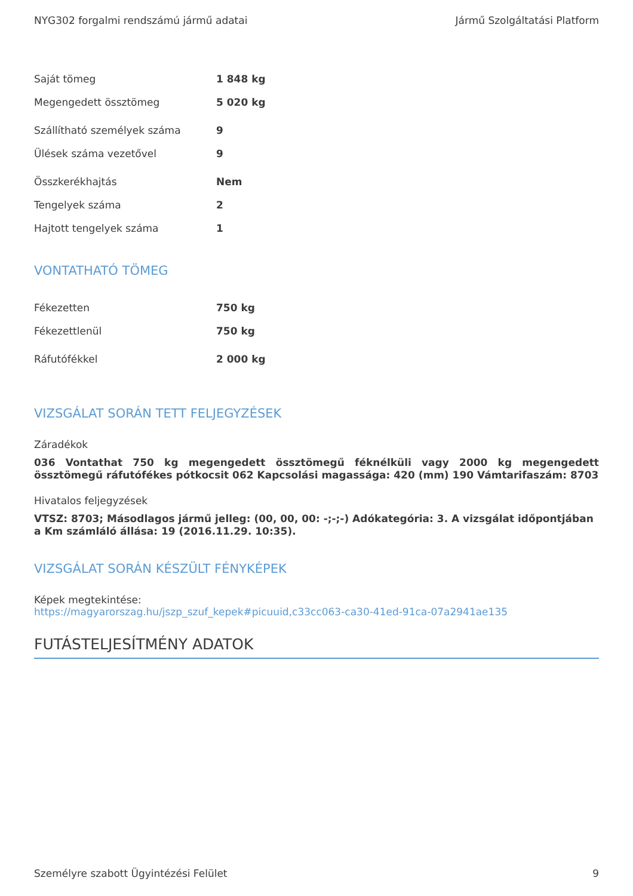NYG302 forgalmi rendszámú jármű adatai Jármű Szolgáltatási Platform
| Saját tömeg | 1 848 kg |
| Megengedett össztömeg | 5 020 kg |
| Szállítható személyek száma | 9 |
| Ülések száma vezetővel | 9 |
| Összkerékhajtás | Nem |
| Tengelyek száma | 2 |
| Hajtott tengelyek száma | 1 |
VONTATHATÓ TÖMEG
| Fékezetten | 750 kg |
| Fékezettlenül | 750 kg |
| Ráfutófékkel | 2 000 kg |
VIZSGÁLAT SORÁN TETT FELJEGYZÉSEK
Záradékok
036 Vontathat 750 kg megengedett össztömegű féknélküli vagy 2000 kg megengedett össztömegű ráfutófékes pótkocsit 062 Kapcsolási magassága: 420 (mm) 190 Vámtarifaszám: 8703
Hivatalos feljegyzések
VTSZ: 8703; Másodlagos jármű jelleg: (00, 00, 00: -;-;-) Adókategória: 3. A vizsgálat időpontjában a Km számláló állása: 19 (2016.11.29. 10:35).
VIZSGÁLAT SORÁN KÉSZÜLT FÉNYKÉPEK
Képek megtekintése:
https://magyarorszag.hu/jszp_szuf_kepek#picuuid,c33cc063-ca30-41ed-91ca-07a2941ae135
FUTÁSTELJESÍTMÉNY ADATOK
Személyre szabott Ügyintézési Felület 9